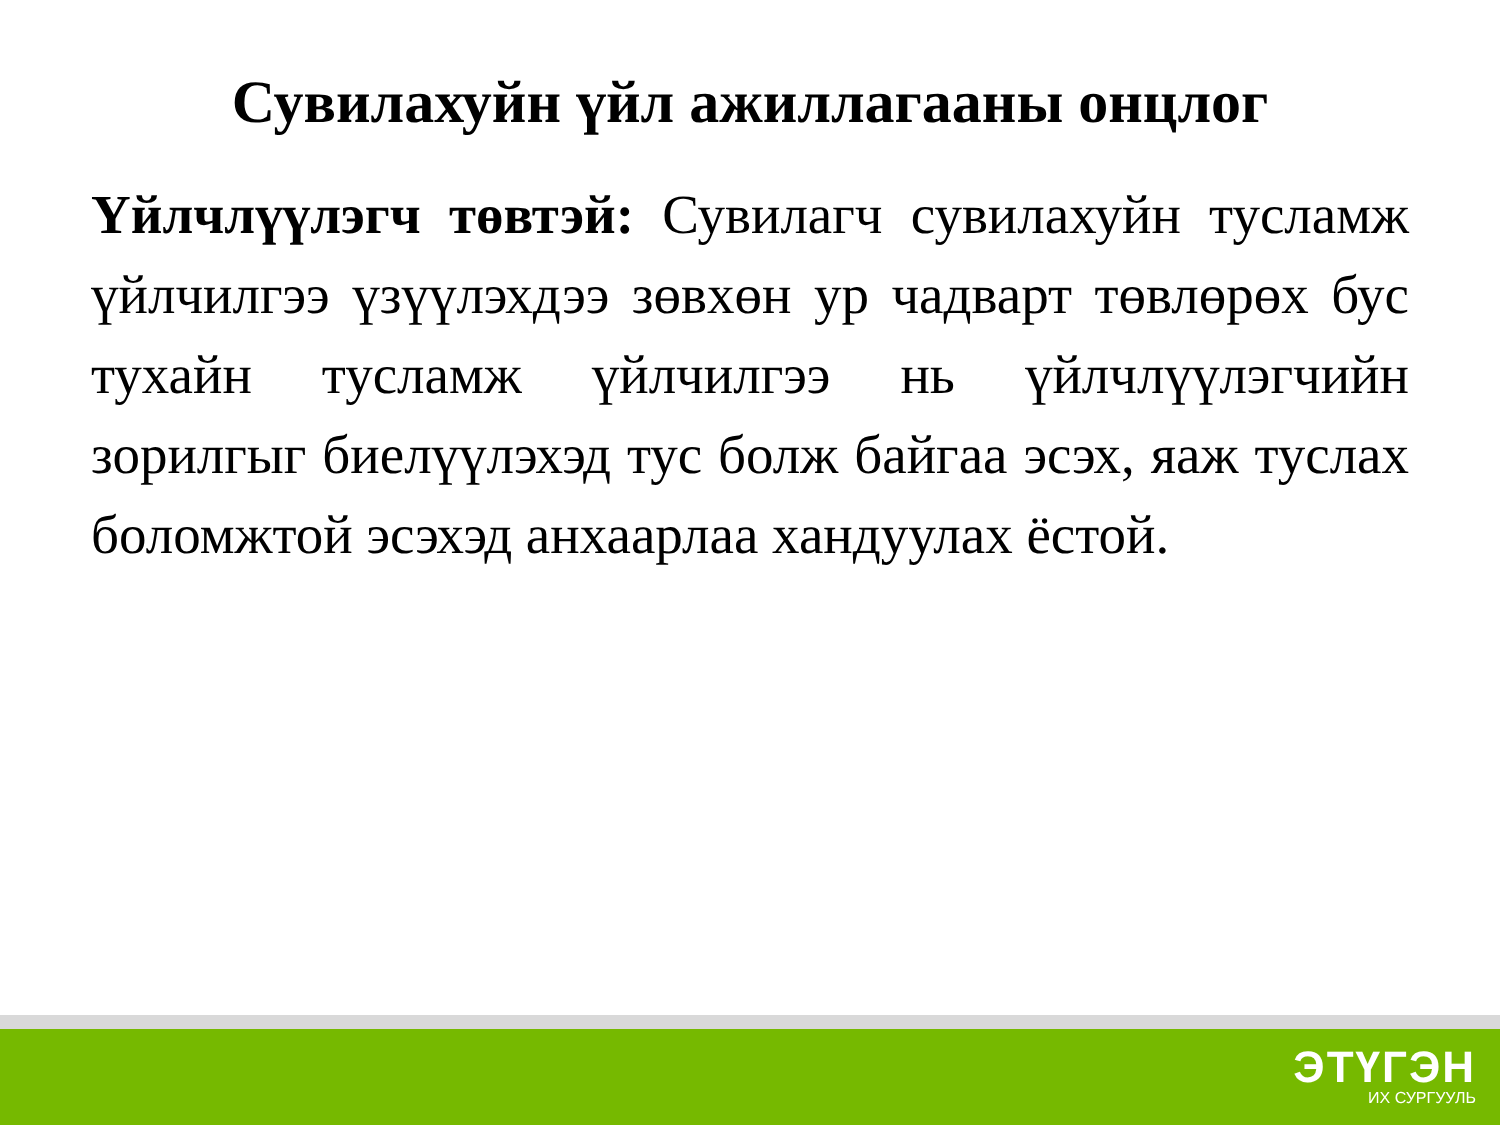Сувилахуйн үйл ажиллагааны онцлог
Үйлчлүүлэгч төвтэй: Сувилагч сувилахуйн тусламж үйлчилгээ үзүүлэхдээ зөвхөн ур чадварт төвлөрөх бус тухайн тусламж үйлчилгээ нь үйлчлүүлэгчийн зорилгыг биелүүлэхэд тус болж байгаа эсэх, яаж туслах боломжтой эсэхэд анхаарлаа хандуулах ёстой.
ЭТҮГЭН
ИХ СУРГУУЛЬ